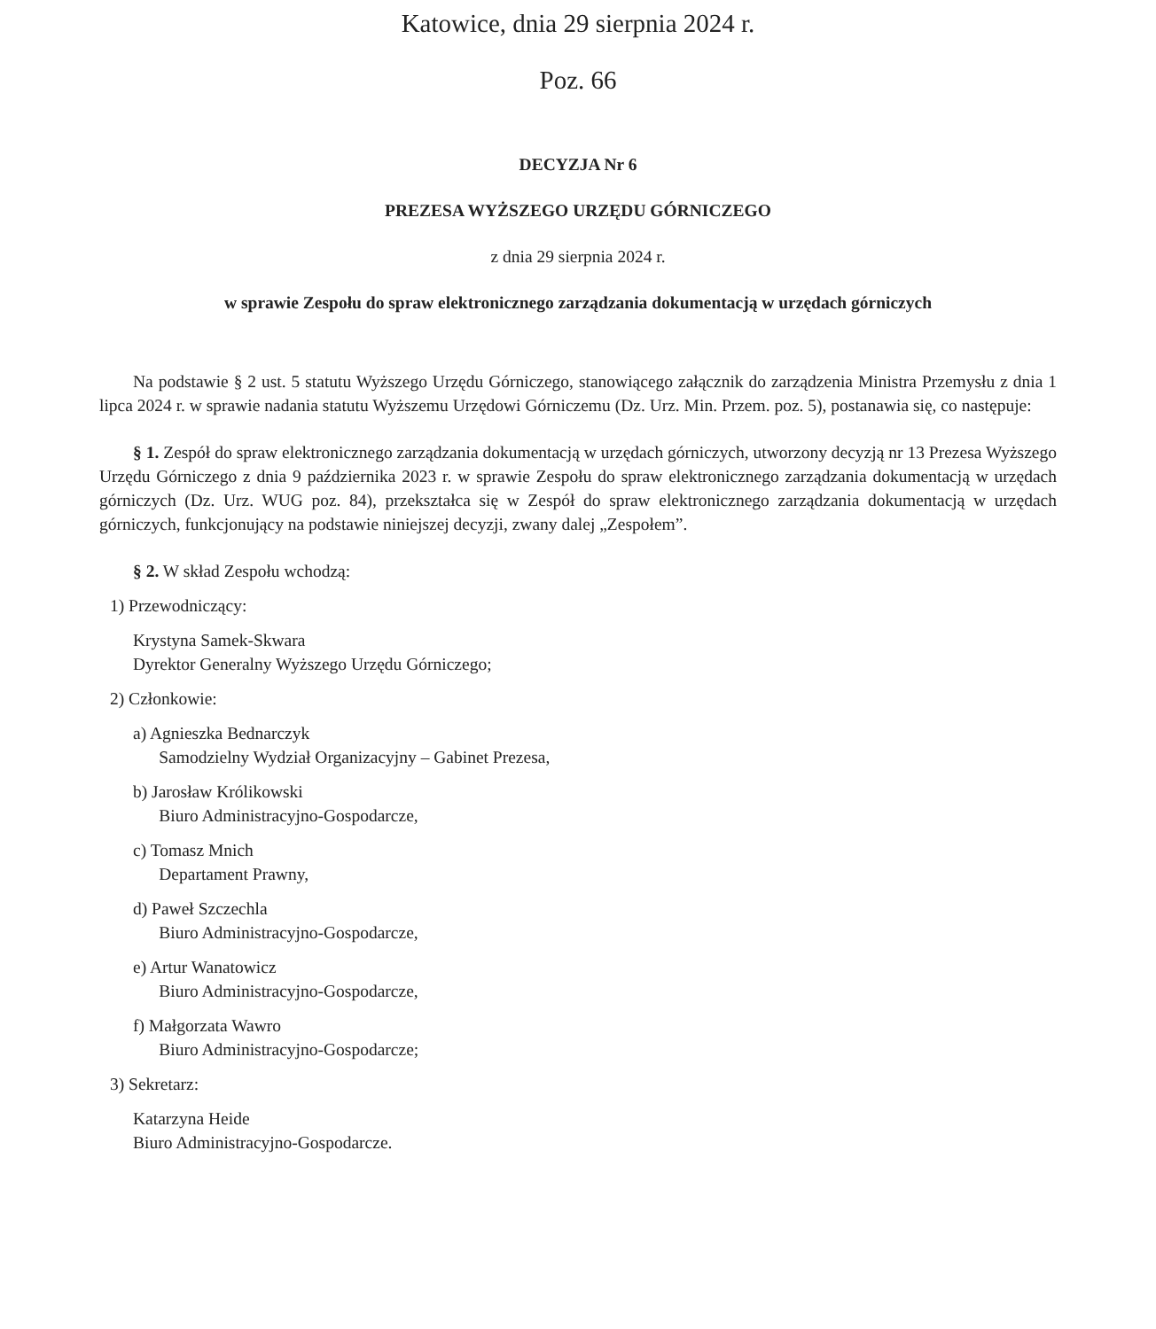Katowice, dnia 29 sierpnia 2024 r.
Poz. 66
DECYZJA Nr 6
PREZESA WYŻSZEGO URZĘDU GÓRNICZEGO
z dnia 29 sierpnia 2024 r.
w sprawie Zespołu do spraw elektronicznego zarządzania dokumentacją w urzędach górniczych
Na podstawie § 2 ust. 5 statutu Wyższego Urzędu Górniczego, stanowiącego załącznik do zarządzenia Ministra Przemysłu z dnia 1 lipca 2024 r. w sprawie nadania statutu Wyższemu Urzędowi Górniczemu (Dz. Urz. Min. Przem. poz. 5), postanawia się, co następuje:
§ 1. Zespół do spraw elektronicznego zarządzania dokumentacją w urzędach górniczych, utworzony decyzją nr 13 Prezesa Wyższego Urzędu Górniczego z dnia 9 października 2023 r. w sprawie Zespołu do spraw elektronicznego zarządzania dokumentacją w urzędach górniczych (Dz. Urz. WUG poz. 84), przekształca się w Zespół do spraw elektronicznego zarządzania dokumentacją w urzędach górniczych, funkcjonujący na podstawie niniejszej decyzji, zwany dalej „Zespołem”.
§ 2. W skład Zespołu wchodzą:
1) Przewodniczący:
Krystyna Samek-Skwara
Dyrektor Generalny Wyższego Urzędu Górniczego;
2) Członkowie:
a) Agnieszka Bednarczyk
Samodzielny Wydział Organizacyjny – Gabinet Prezesa,
b) Jarosław Królikowski
Biuro Administracyjno-Gospodarcze,
c) Tomasz Mnich
Departament Prawny,
d) Paweł Szczechla
Biuro Administracyjno-Gospodarcze,
e) Artur Wanatowicz
Biuro Administracyjno-Gospodarcze,
f) Małgorzata Wawro
Biuro Administracyjno-Gospodarcze;
3) Sekretarz:
Katarzyna Heide
Biuro Administracyjno-Gospodarcze.